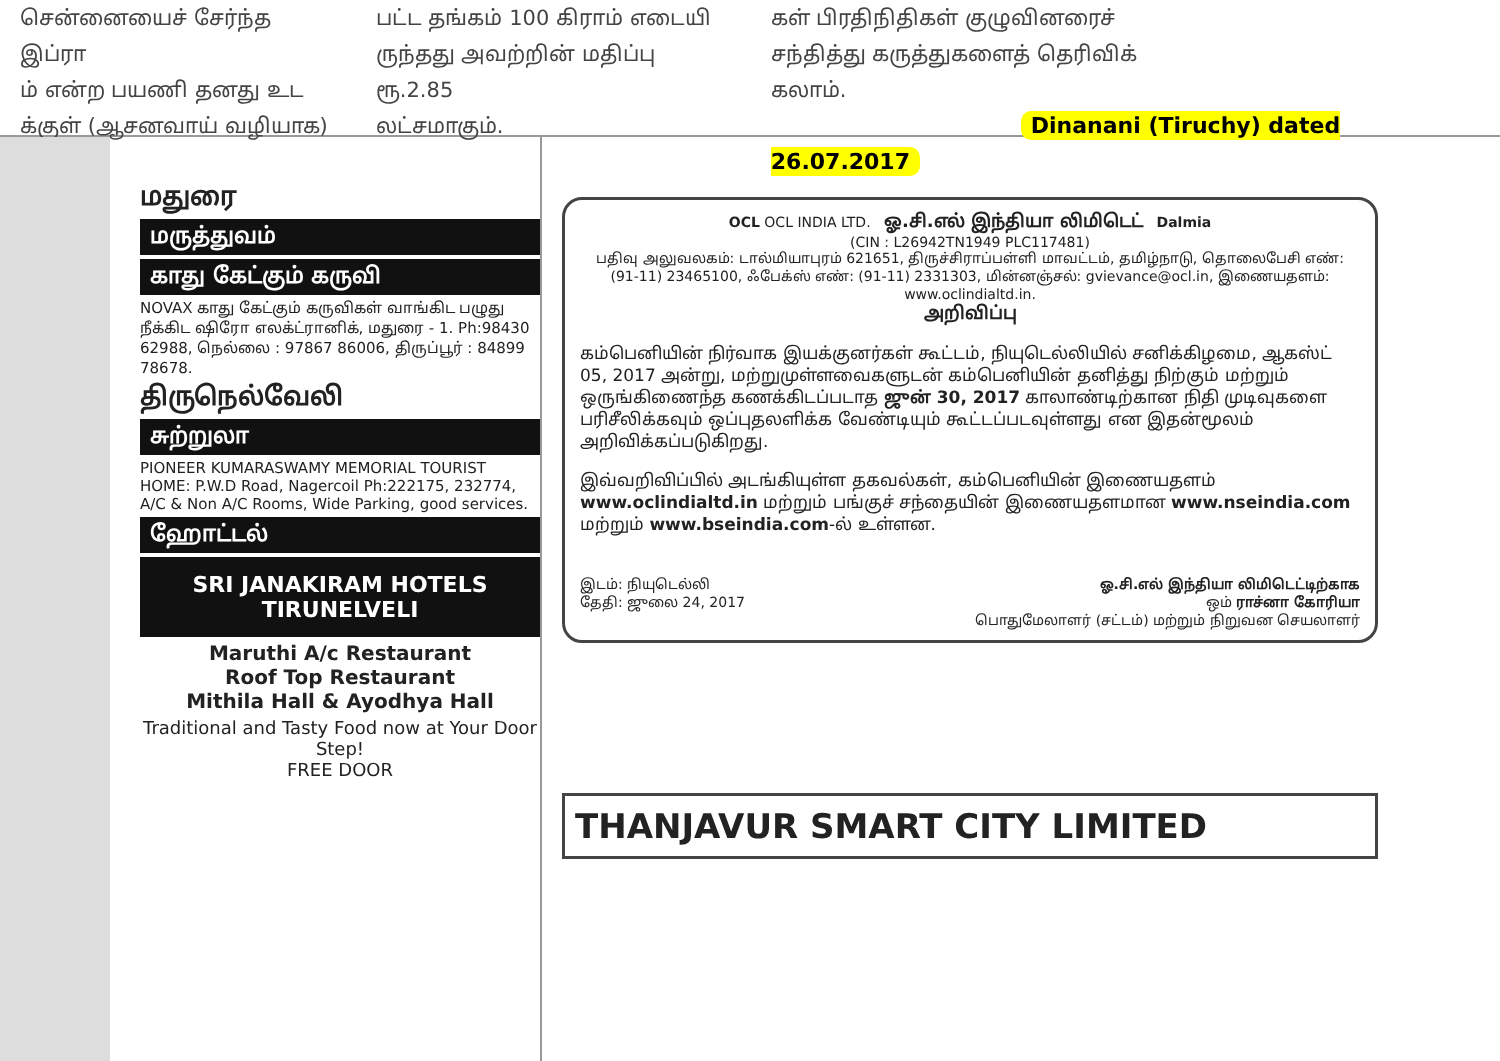சென்னையைச் சேர்ந்த இப்ரா
ம் என்ற பயணி தனது உட
க்குள் (ஆசனவாய் வழியாக)
பட்ட தங்கம் 100 கிராம் எடையி
ருந்தது அவற்றின் மதிப்பு ரூ.2.85
லட்சமாகும்.
கள் பிரதிநிதிகள் குழுவினரைச்
சந்தித்து கருத்துகளைத் தெரிவிக்
கலாம்.
Dinanani (Tiruchy) dated 26.07.2017
மதுரை
மருத்துவம்
காது கேட்கும் கருவி
NOVAX காது கேட்கும் கருவிகள் வாங்கிட பழுது நீக்கிட ஷிரோ எலக்ட்ரானிக், மதுரை - 1. Ph:98430 62988, நெல்லை : 97867 86006, திருப்பூர் : 84899 78678.
திருநெல்வேலி
சுற்றுலா
PIONEER KUMARASWAMY MEMORIAL TOURIST HOME: P.W.D Road, Nagercoil Ph:222175, 232774, A/C & Non A/C Rooms, Wide Parking, good services.
ஹோட்டல்
SRI JANAKIRAM HOTELS
TIRUNELVELI
Maruthi A/c Restaurant
Roof Top Restaurant
Mithila Hall & Ayodhya Hall
Traditional and Tasty Food now at Your Door Step!
FREE DOOR
OCL OCL INDIA LTD. ஓ.சி.எல் இந்தியா லிமிடெட் Dalmia
(CIN : L26942TN1949 PLC117481)
பதிவு அலுவலகம்: டால்மியாபுரம் 621651, திருச்சிராப்பள்ளி மாவட்டம், தமிழ்நாடு, தொலைபேசி எண்: (91-11) 23465100, ஃபேக்ஸ் எண்: (91-11) 2331303, மின்னஞ்சல்: gvievance@ocl.in, இணையதளம்: www.oclindialtd.in.
அறிவிப்பு
கம்பெனியின் நிர்வாக இயக்குனர்கள் கூட்டம், நியுடெல்லியில் சனிக்கிழமை, ஆகஸ்ட் 05, 2017 அன்று, மற்றுமுள்ளவைகளுடன் கம்பெனியின் தனித்து நிற்கும் மற்றும் ஒருங்கிணைந்த கணக்கிடப்படாத ஜுன் 30, 2017 காலாண்டிற்கான நிதி முடிவுகளை பரிசீலிக்கவும் ஒப்புதலளிக்க வேண்டியும் கூட்டப்படவுள்ளது என இதன்மூலம் அறிவிக்கப்படுகிறது.
இவ்வறிவிப்பில் அடங்கியுள்ள தகவல்கள், கம்பெனியின் இணையதளம் www.oclindialtd.in மற்றும் பங்குச் சந்தையின் இணையதளமான www.nseindia.com மற்றும் www.bseindia.com-ல் உள்ளன.
இடம்: நியுடெல்லி
தேதி: ஜுலை 24, 2017
ஓ.சி.எல் இந்தியா லிமிடெட்டிற்காக
ஒம் ராச்னா கோரியா
பொதுமேலாளர் (சட்டம்) மற்றும் நிறுவன செயலாளர்
THANJAVUR SMART CITY LIMITED